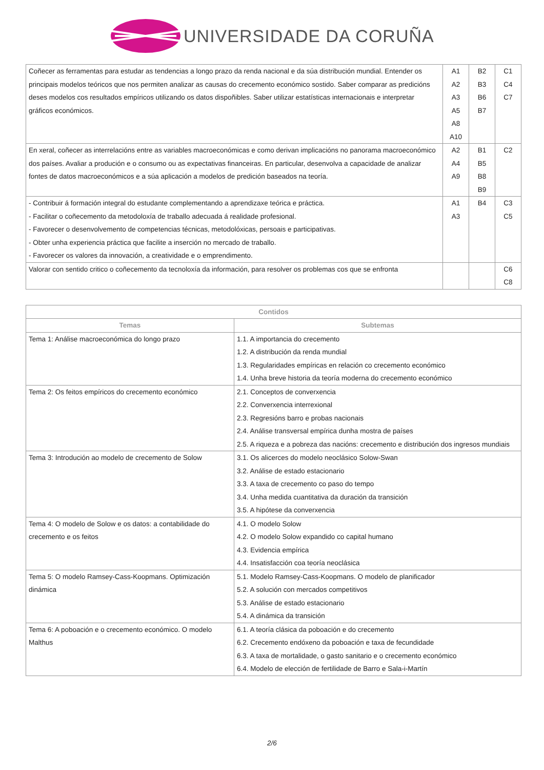UNIVERSIDADE DA CORUÑA
| Coñecer as ferramentas para estudar as tendencias a longo prazo da renda nacional e da súa distribución mundial. Entender os principais modelos teóricos que nos permiten analizar as causas do crecemento económico sostido. Saber comparar as predicións deses modelos cos resultados empíricos utilizando os datos dispoñibles. Saber utilizar estatísticas internacionais e interpretar gráficos económicos. | A1 A2 A3 A5 A8 A10 | B2 B3 B6 B7 | C1 C4 C7 |
| En xeral, coñecer as interrelacións entre as variables macroeconómicas e como derivan implicacións no panorama macroeconómico dos países. Avaliar a produción e o consumo ou as expectativas financeiras. En particular, desenvolva a capacidade de analizar fontes de datos macroeconómicos e a súa aplicación a modelos de predición baseados na teoría. | A2 A4 A9 | B1 B5 B8 B9 | C2 |
| - Contribuir á formación integral do estudante complementando a aprendizaxe teórica e práctica. - Facilitar o coñecemento da metodoloxía de traballo adecuada á realidade profesional. - Favorecer o desenvolvemento de competencias técnicas, metodolóxicas, persoais e participativas. - Obter unha experiencia práctica que facilite a inserción no mercado de traballo. - Favorecer os valores da innovación, a creatividade e o emprendimento. | A1 A3 | B4 | C3 C5 |
| Valorar con sentido critico o coñecemento da tecnoloxía da información, para resolver os problemas cos que se enfronta | | | C6 C8 |
| Contidos | |
| --- | --- |
| Temas | Subtemas |
| Tema 1: Análise macroeconómica do longo prazo | 1.1. A importancia do crecemento 1.2. A distribución da renda mundial 1.3. Regularidades empíricas en relación co crecemento económico 1.4. Unha breve historia da teoría moderna do crecemento económico |
| Tema 2: Os feitos empíricos do crecemento económico | 2.1. Conceptos de converxencia 2.2. Converxencia interrexional 2.3. Regresións barro e probas nacionais 2.4. Análise transversal empírica dunha mostra de países 2.5. A riqueza e a pobreza das nacións: crecemento e distribución dos ingresos mundiais |
| Tema 3: Introdución ao modelo de crecemento de Solow | 3.1. Os alicerces do modelo neoclásico Solow-Swan 3.2. Análise de estado estacionario 3.3. A taxa de crecemento co paso do tempo 3.4. Unha medida cuantitativa da duración da transición 3.5. A hipótese da converxencia |
| Tema 4: O modelo de Solow e os datos: a contabilidade do crecemento e os feitos | 4.1. O modelo Solow 4.2. O modelo Solow expandido co capital humano 4.3. Evidencia empírica 4.4. Insatisfacción coa teoría neoclásica |
| Tema 5: O modelo Ramsey-Cass-Koopmans. Optimización dinámica | 5.1. Modelo Ramsey-Cass-Koopmans. O modelo de planificador 5.2. A solución con mercados competitivos 5.3. Análise de estado estacionario 5.4. A dinámica da transición |
| Tema 6: A poboación e o crecemento económico. O modelo Malthus | 6.1. A teoría clásica da poboación e do crecemento 6.2. Crecemento endóxeno da poboación e taxa de fecundidade 6.3. A taxa de mortalidade, o gasto sanitario e o crecemento económico 6.4. Modelo de elección de fertilidade de Barro e Sala-i-Martín |
2/6